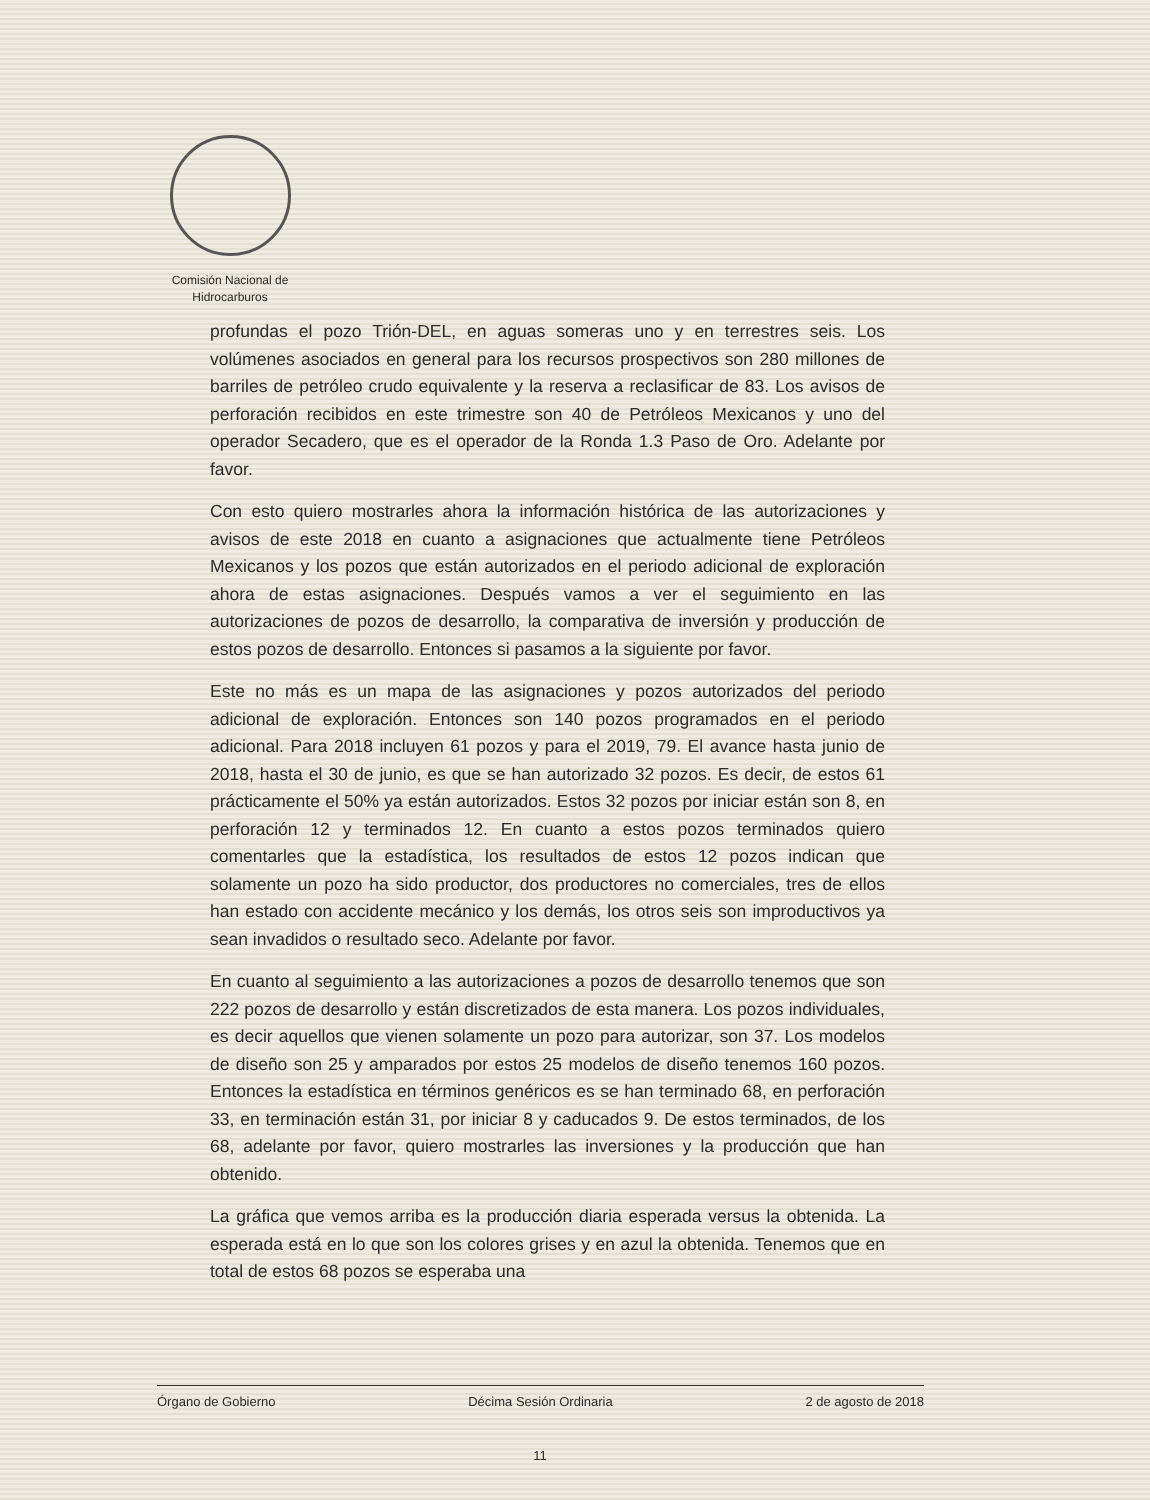Comisión Nacional de
Hidrocarburos
profundas el pozo Trión-DEL, en aguas someras uno y en terrestres seis. Los volúmenes asociados en general para los recursos prospectivos son 280 millones de barriles de petróleo crudo equivalente y la reserva a reclasificar de 83. Los avisos de perforación recibidos en este trimestre son 40 de Petróleos Mexicanos y uno del operador Secadero, que es el operador de la Ronda 1.3 Paso de Oro. Adelante por favor.
Con esto quiero mostrarles ahora la información histórica de las autorizaciones y avisos de este 2018 en cuanto a asignaciones que actualmente tiene Petróleos Mexicanos y los pozos que están autorizados en el periodo adicional de exploración ahora de estas asignaciones. Después vamos a ver el seguimiento en las autorizaciones de pozos de desarrollo, la comparativa de inversión y producción de estos pozos de desarrollo. Entonces si pasamos a la siguiente por favor.
Este no más es un mapa de las asignaciones y pozos autorizados del periodo adicional de exploración. Entonces son 140 pozos programados en el periodo adicional. Para 2018 incluyen 61 pozos y para el 2019, 79. El avance hasta junio de 2018, hasta el 30 de junio, es que se han autorizado 32 pozos. Es decir, de estos 61 prácticamente el 50% ya están autorizados. Estos 32 pozos por iniciar están son 8, en perforación 12 y terminados 12. En cuanto a estos pozos terminados quiero comentarles que la estadística, los resultados de estos 12 pozos indican que solamente un pozo ha sido productor, dos productores no comerciales, tres de ellos han estado con accidente mecánico y los demás, los otros seis son improductivos ya sean invadidos o resultado seco. Adelante por favor.
En cuanto al seguimiento a las autorizaciones a pozos de desarrollo tenemos que son 222 pozos de desarrollo y están discretizados de esta manera. Los pozos individuales, es decir aquellos que vienen solamente un pozo para autorizar, son 37. Los modelos de diseño son 25 y amparados por estos 25 modelos de diseño tenemos 160 pozos. Entonces la estadística en términos genéricos es se han terminado 68, en perforación 33, en terminación están 31, por iniciar 8 y caducados 9. De estos terminados, de los 68, adelante por favor, quiero mostrarles las inversiones y la producción que han obtenido.
La gráfica que vemos arriba es la producción diaria esperada versus la obtenida. La esperada está en lo que son los colores grises y en azul la obtenida. Tenemos que en total de estos 68 pozos se esperaba una
Órgano de Gobierno Décima Sesión Ordinaria 2 de agosto de 2018
11